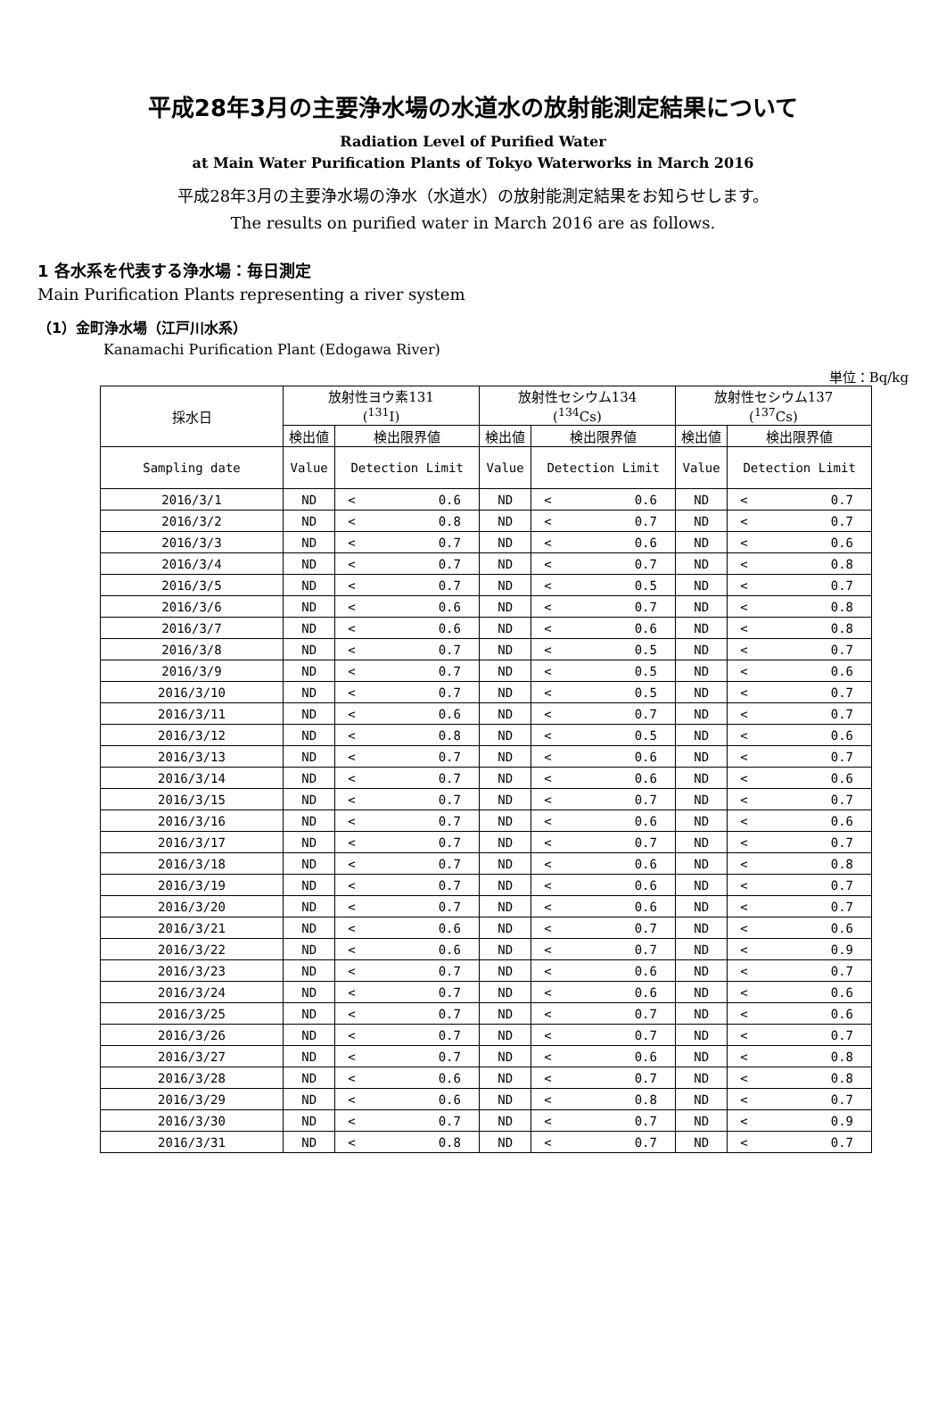平成28年3月の主要浄水場の水道水の放射能測定結果について
Radiation Level of Purified Water
at Main Water Purification Plants of Tokyo Waterworks in March 2016
平成28年3月の主要浄水場の浄水（水道水）の放射能測定結果をお知らせします。
The results on purified water in March 2016 are as follows.
1 各水系を代表する浄水場：毎日測定
Main Purification Plants representing a river system
（1）金町浄水場（江戸川水系）
Kanamachi Purification Plant (Edogawa River)
単位：Bq/kg
| 採水日 | 放射性ヨウ素131 (<sup>131</sup>I) | | 放射性セシウム134 (<sup>134</sup>Cs) | | 放射性セシウム137 (<sup>137</sup>Cs) | |
| --- | --- | --- | --- | --- | --- | --- |
| | 検出値 | 検出限界値 | 検出値 | 検出限界値 | 検出値 | 検出限界値 |
| Sampling date | Value | Detection Limit | Value | Detection Limit | Value | Detection Limit |
| 2016/3/1 | ND | < 0.6 | ND | < 0.6 | ND | < 0.7 |
| 2016/3/2 | ND | < 0.8 | ND | < 0.7 | ND | < 0.7 |
| 2016/3/3 | ND | < 0.7 | ND | < 0.6 | ND | < 0.6 |
| 2016/3/4 | ND | < 0.7 | ND | < 0.7 | ND | < 0.8 |
| 2016/3/5 | ND | < 0.7 | ND | < 0.5 | ND | < 0.7 |
| 2016/3/6 | ND | < 0.6 | ND | < 0.7 | ND | < 0.8 |
| 2016/3/7 | ND | < 0.6 | ND | < 0.6 | ND | < 0.8 |
| 2016/3/8 | ND | < 0.7 | ND | < 0.5 | ND | < 0.7 |
| 2016/3/9 | ND | < 0.7 | ND | < 0.5 | ND | < 0.6 |
| 2016/3/10 | ND | < 0.7 | ND | < 0.5 | ND | < 0.7 |
| 2016/3/11 | ND | < 0.6 | ND | < 0.7 | ND | < 0.7 |
| 2016/3/12 | ND | < 0.8 | ND | < 0.5 | ND | < 0.6 |
| 2016/3/13 | ND | < 0.7 | ND | < 0.6 | ND | < 0.7 |
| 2016/3/14 | ND | < 0.7 | ND | < 0.6 | ND | < 0.6 |
| 2016/3/15 | ND | < 0.7 | ND | < 0.7 | ND | < 0.7 |
| 2016/3/16 | ND | < 0.7 | ND | < 0.6 | ND | < 0.6 |
| 2016/3/17 | ND | < 0.7 | ND | < 0.7 | ND | < 0.7 |
| 2016/3/18 | ND | < 0.7 | ND | < 0.6 | ND | < 0.8 |
| 2016/3/19 | ND | < 0.7 | ND | < 0.6 | ND | < 0.7 |
| 2016/3/20 | ND | < 0.7 | ND | < 0.6 | ND | < 0.7 |
| 2016/3/21 | ND | < 0.6 | ND | < 0.7 | ND | < 0.6 |
| 2016/3/22 | ND | < 0.6 | ND | < 0.7 | ND | < 0.9 |
| 2016/3/23 | ND | < 0.7 | ND | < 0.6 | ND | < 0.7 |
| 2016/3/24 | ND | < 0.7 | ND | < 0.6 | ND | < 0.6 |
| 2016/3/25 | ND | < 0.7 | ND | < 0.7 | ND | < 0.6 |
| 2016/3/26 | ND | < 0.7 | ND | < 0.7 | ND | < 0.7 |
| 2016/3/27 | ND | < 0.7 | ND | < 0.6 | ND | < 0.8 |
| 2016/3/28 | ND | < 0.6 | ND | < 0.7 | ND | < 0.8 |
| 2016/3/29 | ND | < 0.6 | ND | < 0.8 | ND | < 0.7 |
| 2016/3/30 | ND | < 0.7 | ND | < 0.7 | ND | < 0.9 |
| 2016/3/31 | ND | < 0.8 | ND | < 0.7 | ND | < 0.7 |